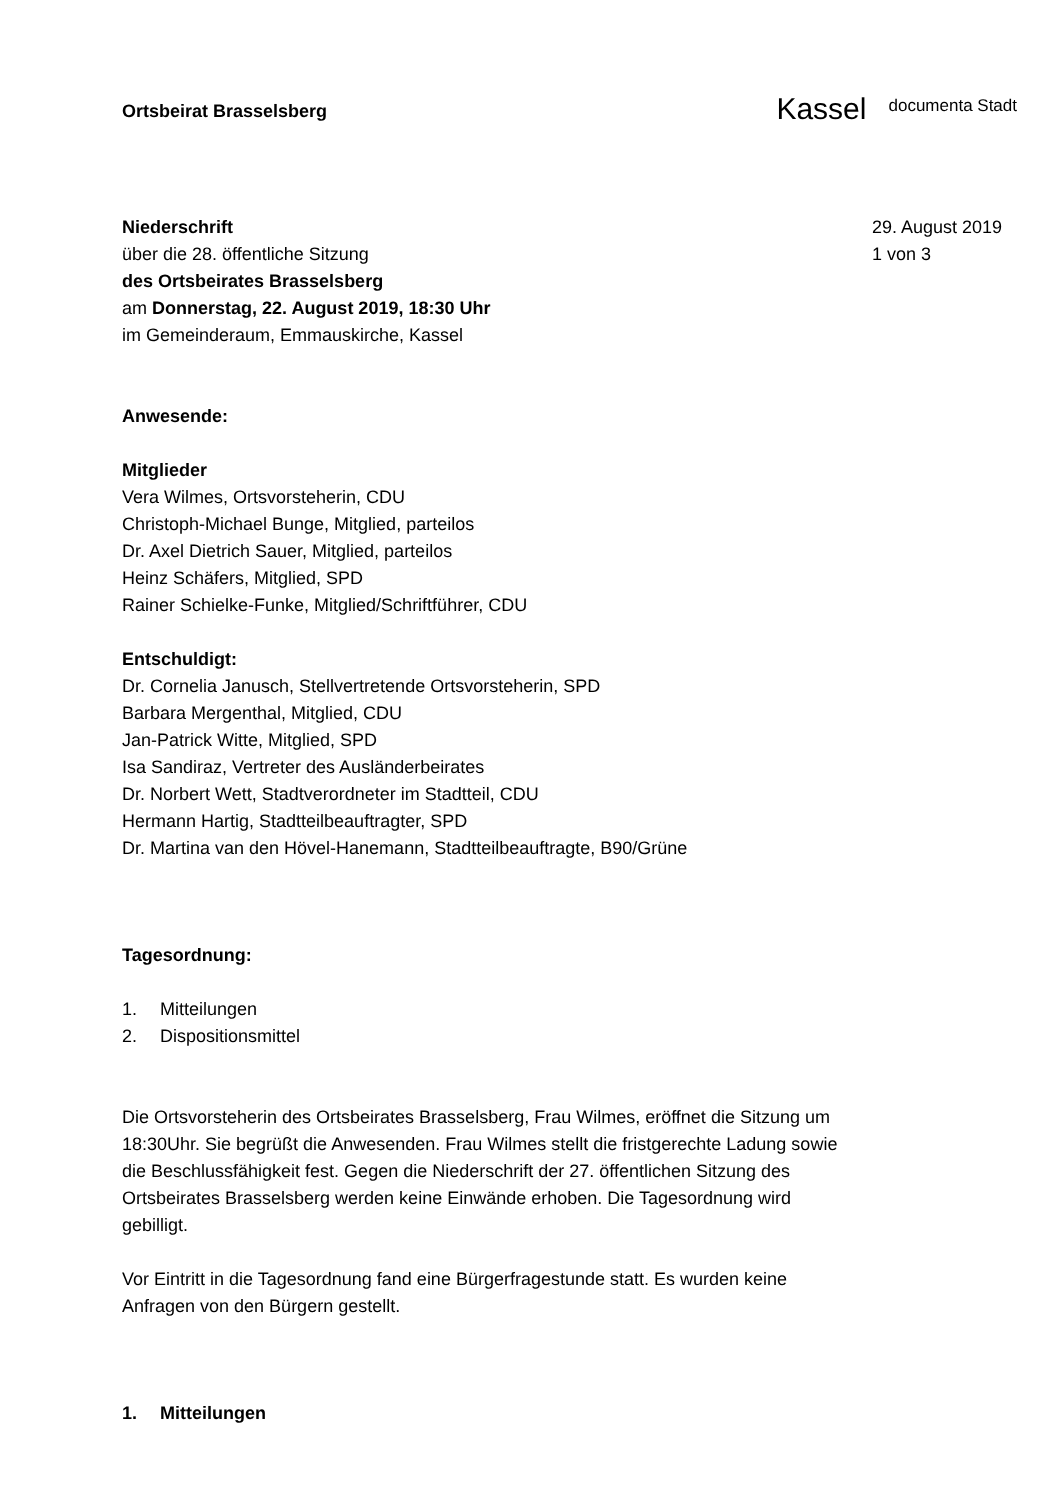Ortsbeirat Brasselsberg
Kassel documenta Stadt
Niederschrift
über die 28. öffentliche Sitzung
des Ortsbeirates Brasselsberg
am Donnerstag, 22. August 2019, 18:30 Uhr
im Gemeinderaum, Emmauskirche, Kassel
29. August 2019
1 von 3
Anwesende:
Mitglieder
Vera Wilmes, Ortsvorsteherin, CDU
Christoph-Michael Bunge, Mitglied, parteilos
Dr. Axel Dietrich Sauer, Mitglied, parteilos
Heinz Schäfers, Mitglied, SPD
Rainer Schielke-Funke, Mitglied/Schriftführer, CDU
Entschuldigt:
Dr. Cornelia Janusch, Stellvertretende Ortsvorsteherin, SPD
Barbara Mergenthal, Mitglied, CDU
Jan-Patrick Witte, Mitglied, SPD
Isa Sandiraz, Vertreter des Ausländerbeirates
Dr. Norbert Wett, Stadtverordneter im Stadtteil, CDU
Hermann Hartig, Stadtteilbeauftragter, SPD
Dr. Martina van den Hövel-Hanemann, Stadtteilbeauftragte, B90/Grüne
Tagesordnung:
1. Mitteilungen
2. Dispositionsmittel
Die Ortsvorsteherin des Ortsbeirates Brasselsberg, Frau Wilmes, eröffnet die Sitzung um 18:30Uhr. Sie begrüßt die Anwesenden. Frau Wilmes stellt die fristgerechte Ladung sowie die Beschlussfähigkeit fest. Gegen die Niederschrift der 27. öffentlichen Sitzung des Ortsbeirates Brasselsberg werden keine Einwände erhoben. Die Tagesordnung wird gebilligt.
Vor Eintritt in die Tagesordnung fand eine Bürgerfragestunde statt. Es wurden keine Anfragen von den Bürgern gestellt.
1. Mitteilungen